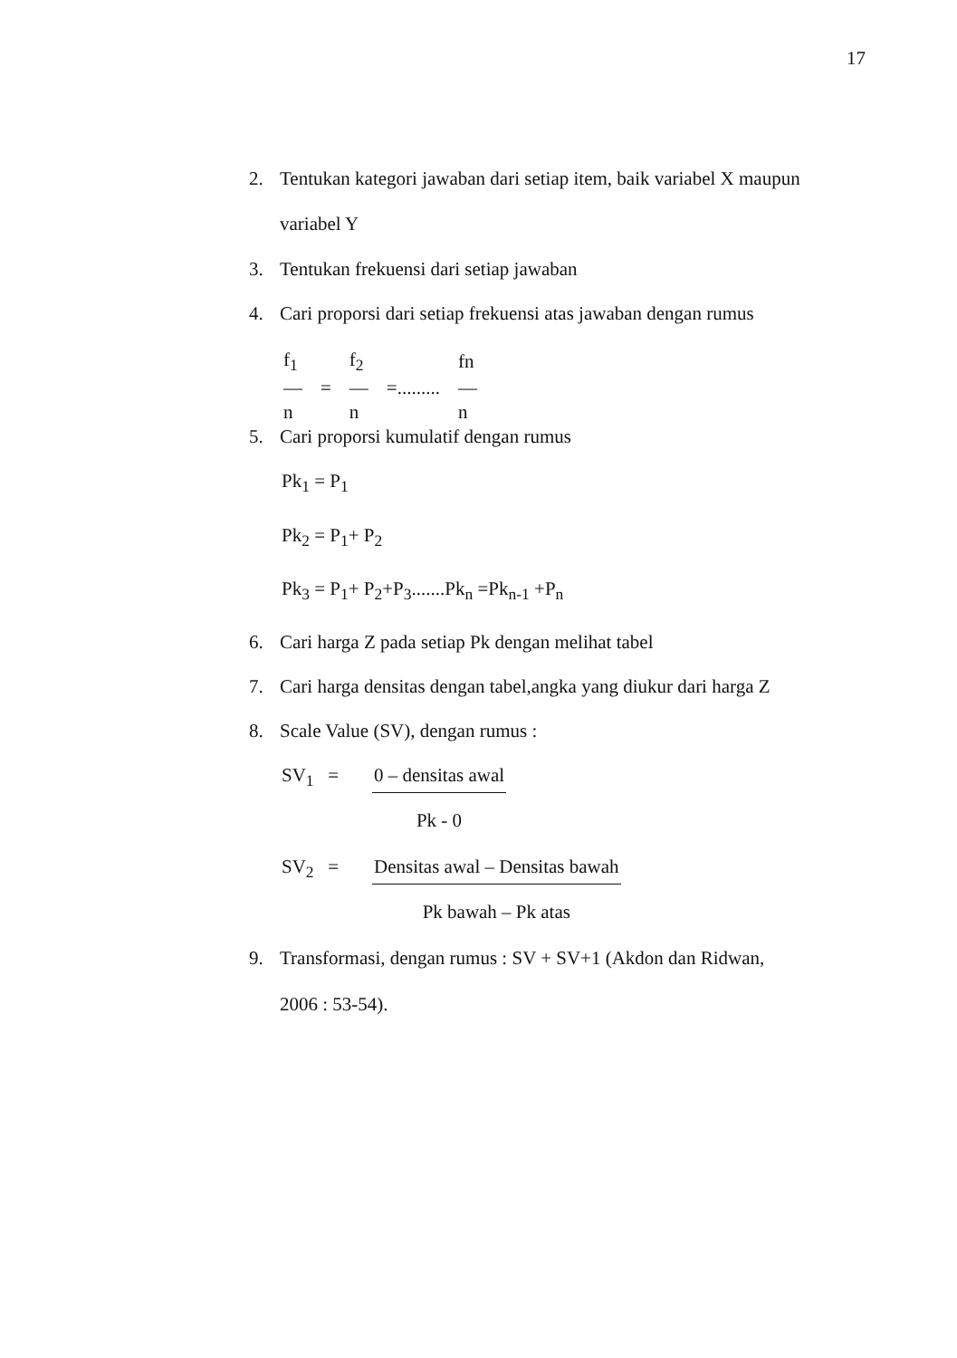17
2. Tentukan kategori jawaban dari setiap item, baik variabel X maupun
variabel Y
3. Tentukan frekuensi dari setiap jawaban
4. Cari proporsi dari setiap frekuensi atas jawaban dengan rumus
| f<sub>1</sub> | | f<sub>2</sub> | | fn |
| — | = | — | =......... | — |
| n | | n | | n |
5. Cari proporsi kumulatif dengan rumus
Pk<sub>1</sub> = P<sub>1</sub>
Pk<sub>2</sub> = P<sub>1</sub>+ P<sub>2</sub>
Pk<sub>3</sub> = P<sub>1</sub>+ P<sub>2</sub>+P<sub>3</sub>.......Pk<sub>n</sub> =Pk<sub>n-1</sub> +P<sub>n</sub>
6. Cari harga Z pada setiap Pk dengan melihat tabel
7. Cari harga densitas dengan tabel,angka yang diukur dari harga Z
8. Scale Value (SV), dengan rumus :
SV<sub>1</sub> = 0 – densitas awal
Pk - 0
SV<sub>2</sub> = Densitas awal – Densitas bawah
Pk bawah – Pk atas
9. Transformasi, dengan rumus : SV + SV+1 (Akdon dan Ridwan,
2006 : 53-54).